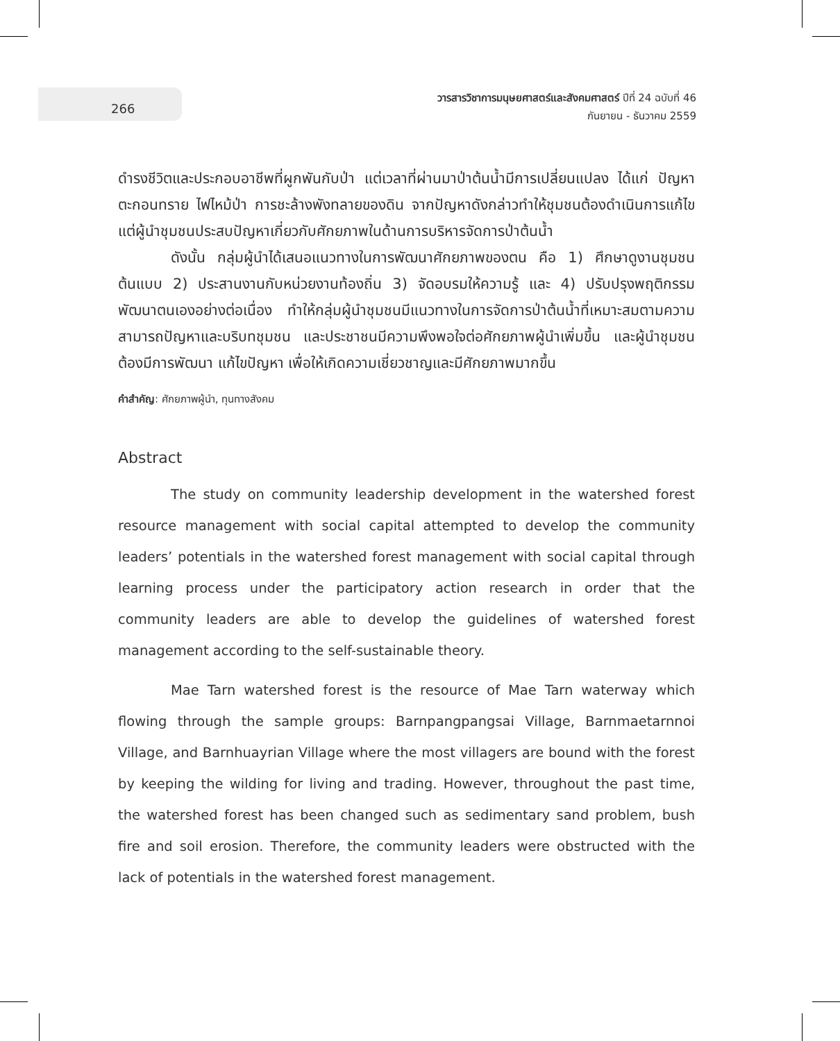266
วารสารวิชาการมนุษยศาสตร์และสังคมศาสตร์ ปีที่ 24 ฉบับที่ 46
กันยายน - ธันวาคม 2559
ดำรงชีวิตและประกอบอาชีพที่ผูกพันกับป่า แต่เวลาที่ผ่านมาป่าต้นน้ำมีการเปลี่ยนแปลง ได้แก่ ปัญหาตะกอนทราย ไฟไหม้ป่า การชะล้างพังทลายของดิน จากปัญหาดังกล่าวทำให้ชุมชนต้องดำเนินการแก้ไข แต่ผู้นำชุมชนประสบปัญหาเกี่ยวกับศักยภาพในด้านการบริหารจัดการป่าต้นน้ำ
ดังนั้น กลุ่มผู้นำได้เสนอแนวทางในการพัฒนาศักยภาพของตน คือ 1) ศึกษาดูงานชุมชนต้นแบบ 2) ประสานงานกับหน่วยงานท้องถิ่น 3) จัดอบรมให้ความรู้ และ 4) ปรับปรุงพฤติกรรม พัฒนาตนเองอย่างต่อเนื่อง ทำให้กลุ่มผู้นำชุมชนมีแนวทางในการจัดการป่าต้นน้ำที่เหมาะสมตามความสามารถปัญหาและบริบทชุมชน และประชาชนมีความพึงพอใจต่อศักยภาพผู้นำเพิ่มขึ้น และผู้นำชุมชนต้องมีการพัฒนา แก้ไขปัญหา เพื่อให้เกิดความเชี่ยวชาญและมีศักยภาพมากขึ้น
คำสำคัญ: ศักยภาพผู้นำ, ทุนทางสังคม
Abstract
The study on community leadership development in the watershed forest resource management with social capital attempted to develop the community leaders’ potentials in the watershed forest management with social capital through learning process under the participatory action research in order that the community leaders are able to develop the guidelines of watershed forest management according to the self-sustainable theory.
Mae Tarn watershed forest is the resource of Mae Tarn waterway which flowing through the sample groups: Barnpangpangsai Village, Barnmaetarnnoi Village, and Barnhuayrian Village where the most villagers are bound with the forest by keeping the wilding for living and trading. However, throughout the past time, the watershed forest has been changed such as sedimentary sand problem, bush fire and soil erosion. Therefore, the community leaders were obstructed with the lack of potentials in the watershed forest management.